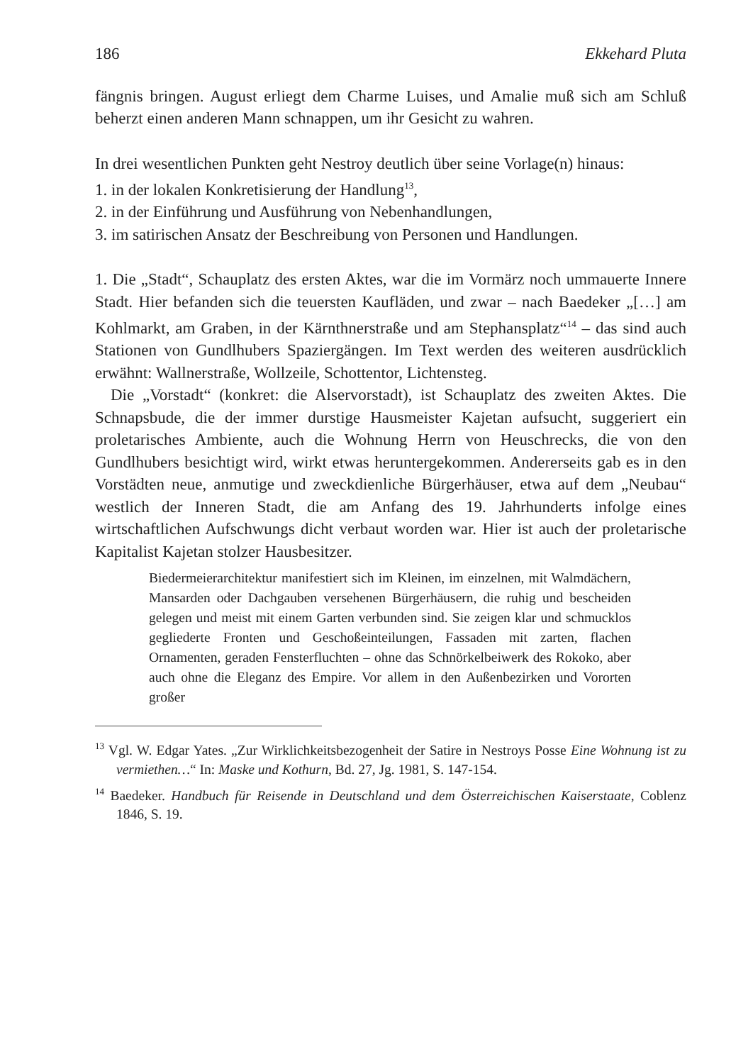186 Ekkehard Pluta
fängnis bringen. August erliegt dem Charme Luises, und Amalie muß sich am Schluß beherzt einen anderen Mann schnappen, um ihr Gesicht zu wahren.
In drei wesentlichen Punkten geht Nestroy deutlich über seine Vorlage(n) hinaus:
1. in der lokalen Konkretisierung der Handlung<sup>13</sup>,
2. in der Einführung und Ausführung von Nebenhandlungen,
3. im satirischen Ansatz der Beschreibung von Personen und Handlungen.
1. Die „Stadt“, Schauplatz des ersten Aktes, war die im Vormärz noch ummauerte Innere Stadt. Hier befanden sich die teuersten Kaufläden, und zwar – nach Baedeker „[…] am Kohlmarkt, am Graben, in der Kärnthnerstraße und am Stephansplatz“<sup>14</sup> – das sind auch Stationen von Gundlhubers Spaziergängen. Im Text werden des weiteren ausdrücklich erwähnt: Wallnerstraße, Wollzeile, Schottentor, Lichtensteg.
Die „Vorstadt“ (konkret: die Alservorstadt), ist Schauplatz des zweiten Aktes. Die Schnapsbude, die der immer durstige Hausmeister Kajetan aufsucht, suggeriert ein proletarisches Ambiente, auch die Wohnung Herrn von Heuschrecks, die von den Gundlhubers besichtigt wird, wirkt etwas heruntergekommen. Andererseits gab es in den Vorstädten neue, anmutige und zweckdienliche Bürgerhäuser, etwa auf dem „Neubau“ westlich der Inneren Stadt, die am Anfang des 19. Jahrhunderts infolge eines wirtschaftlichen Aufschwungs dicht verbaut worden war. Hier ist auch der proletarische Kapitalist Kajetan stolzer Hausbesitzer.
Biedermeierarchitektur manifestiert sich im Kleinen, im einzelnen, mit Walmdächern, Mansarden oder Dachgauben versehenen Bürgerhäusern, die ruhig und bescheiden gelegen und meist mit einem Garten verbunden sind. Sie zeigen klar und schmucklos gegliederte Fronten und Geschoßeinteilungen, Fassaden mit zarten, flachen Ornamenten, geraden Fensterfluchten – ohne das Schnörkelbeiwerk des Rokoko, aber auch ohne die Eleganz des Empire. Vor allem in den Außenbezirken und Vororten großer
<sup>13</sup> Vgl. W. Edgar Yates. „Zur Wirklichkeitsbezogenheit der Satire in Nestroys Posse Eine Wohnung ist zu vermiethen…“ In: Maske und Kothurn, Bd. 27, Jg. 1981, S. 147-154.
<sup>14</sup> Baedeker. Handbuch für Reisende in Deutschland und dem Österreichischen Kaiserstaate, Coblenz 1846, S. 19.